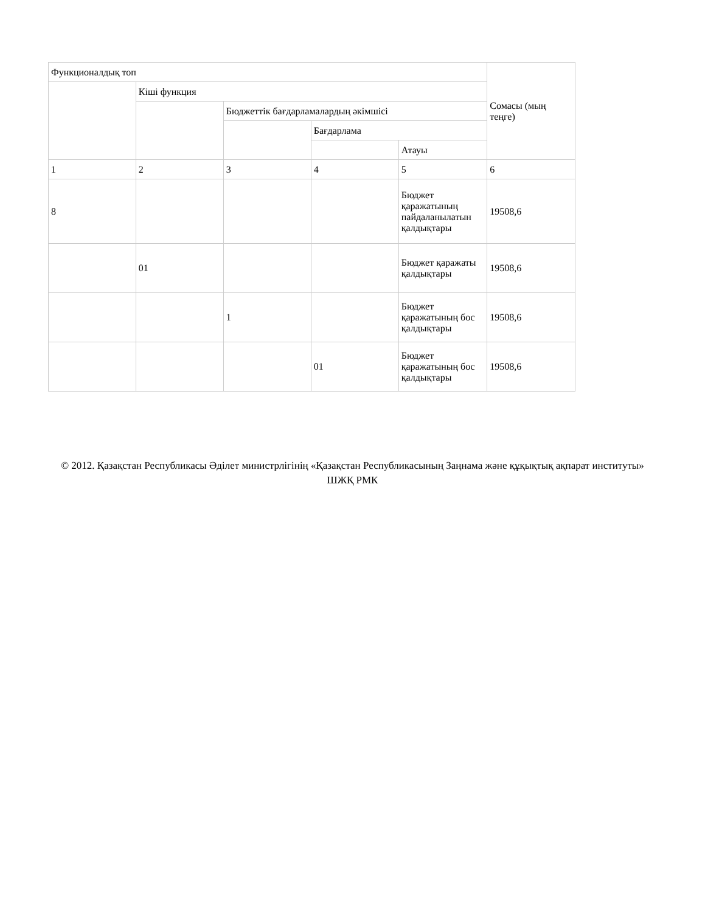| Функционалдық топ | | | | | Сомасы (мың теңге) |
| | Кіші функция | | | | |
| | | Бюджеттік бағдарламалардың әкімшісі | | | |
| | | | Бағдарлама | | |
| | | | | Атауы | |
| 1 | 2 | 3 | 4 | 5 | 6 |
| 8 | | | | Бюджет қаражатының пайдаланылатын қалдықтары | 19508,6 |
| | 01 | | | Бюджет қаражаты қалдықтары | 19508,6 |
| | | 1 | | Бюджет қаражатының бос қалдықтары | 19508,6 |
| | | | 01 | Бюджет қаражатының бос қалдықтары | 19508,6 |
© 2012. Қазақстан Республикасы Әділет министрлігінің «Қазақстан Республикасының Заңнама және құқықтық ақпарат институты» ШЖҚ РМК